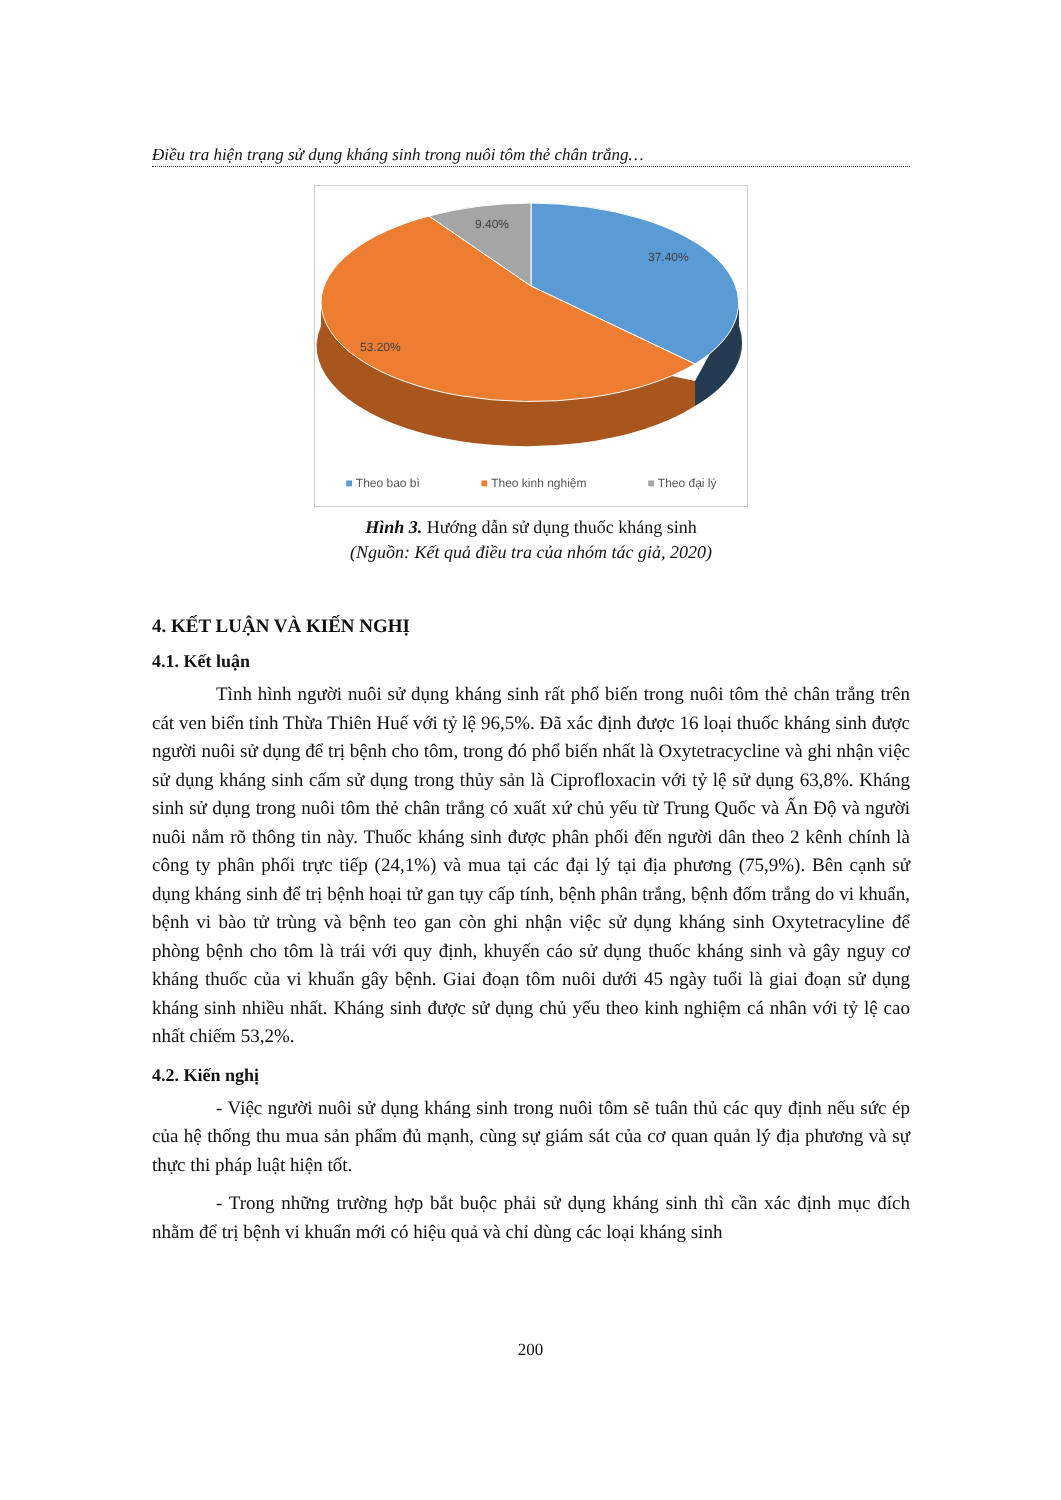Điều tra hiện trạng sử dụng kháng sinh trong nuôi tôm thẻ chân trắng…
9.40%
37.40%
53.20%
■ Theo bao bì ■ Theo kinh nghiệm ■ Theo đại lý
Hình 3. Hướng dẫn sử dụng thuốc kháng sinh
(Nguồn: Kết quả điều tra của nhóm tác giả, 2020)
4. KẾT LUẬN VÀ KIẾN NGHỊ
4.1. Kết luận
Tình hình người nuôi sử dụng kháng sinh rất phổ biến trong nuôi tôm thẻ chân trắng trên cát ven biển tỉnh Thừa Thiên Huế với tỷ lệ 96,5%. Đã xác định được 16 loại thuốc kháng sinh được người nuôi sử dụng để trị bệnh cho tôm, trong đó phổ biến nhất là Oxytetracycline và ghi nhận việc sử dụng kháng sinh cấm sử dụng trong thủy sản là Ciprofloxacin với tỷ lệ sử dụng 63,8%. Kháng sinh sử dụng trong nuôi tôm thẻ chân trắng có xuất xứ chủ yếu từ Trung Quốc và Ấn Độ và người nuôi nắm rõ thông tin này. Thuốc kháng sinh được phân phối đến người dân theo 2 kênh chính là công ty phân phối trực tiếp (24,1%) và mua tại các đại lý tại địa phương (75,9%). Bên cạnh sử dụng kháng sinh để trị bệnh hoại tử gan tụy cấp tính, bệnh phân trắng, bệnh đốm trắng do vi khuẩn, bệnh vi bào tử trùng và bệnh teo gan còn ghi nhận việc sử dụng kháng sinh Oxytetracyline để phòng bệnh cho tôm là trái với quy định, khuyến cáo sử dụng thuốc kháng sinh và gây nguy cơ kháng thuốc của vi khuẩn gây bệnh. Giai đoạn tôm nuôi dưới 45 ngày tuổi là giai đoạn sử dụng kháng sinh nhiều nhất. Kháng sinh được sử dụng chủ yếu theo kinh nghiệm cá nhân với tỷ lệ cao nhất chiếm 53,2%.
4.2. Kiến nghị
- Việc người nuôi sử dụng kháng sinh trong nuôi tôm sẽ tuân thủ các quy định nếu sức ép của hệ thống thu mua sản phẩm đủ mạnh, cùng sự giám sát của cơ quan quản lý địa phương và sự thực thi pháp luật hiện tốt.
- Trong những trường hợp bắt buộc phải sử dụng kháng sinh thì cần xác định mục đích nhằm để trị bệnh vi khuẩn mới có hiệu quả và chỉ dùng các loại kháng sinh
200